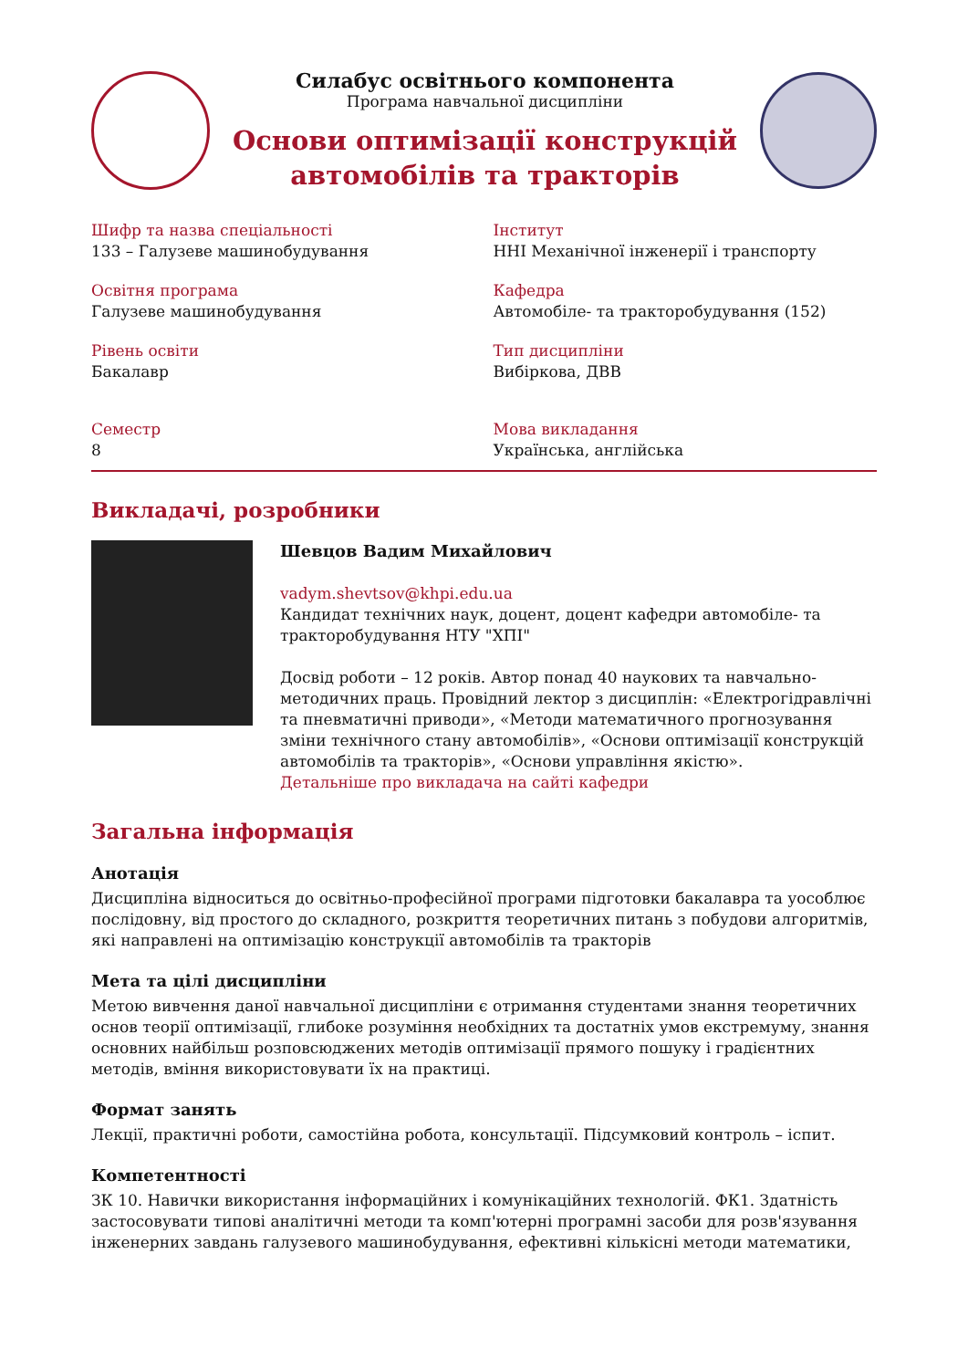Силабус освітнього компонента
Програма навчальної дисципліни
Основи оптимізації конструкцій
автомобілів та тракторів
Шифр та назва спеціальності
133 – Галузеве машинобудування
Інститут
ННІ Механічної інженерії і транспорту
Освітня програма
Галузеве машинобудування
Кафедра
Автомобіле- та тракторобудування (152)
Рівень освіти
Бакалавр
Тип дисципліни
Вибіркова, ДВВ
Семестр
8
Мова викладання
Українська, англійська
Викладачі, розробники
Шевцов Вадим Михайлович
vadym.shevtsov@khpi.edu.ua
Кандидат технічних наук, доцент, доцент кафедри автомобіле- та тракторобудування НТУ "ХПІ"
Досвід роботи – 12 років. Автор понад 40 наукових та навчально-методичних праць. Провідний лектор з дисциплін: «Електрогідравлічні та пневматичні приводи», «Методи математичного прогнозування зміни технічного стану автомобілів», «Основи оптимізації конструкцій автомобілів та тракторів», «Основи управління якістю».
Детальніше про викладача на сайті кафедри
Загальна інформація
Анотація
Дисципліна відноситься до освітньо-професійної програми підготовки бакалавра та уособлює послідовну, від простого до складного, розкриття теоретичних питань з побудови алгоритмів, які направлені на оптимізацію конструкції автомобілів та тракторів
Мета та цілі дисципліни
Метою вивчення даної навчальної дисципліни є отримання студентами знання теоретичних основ теорії оптимізації, глибоке розуміння необхідних та достатніх умов екстремуму, знання основних найбільш розповсюджених методів оптимізації прямого пошуку і градієнтних методів, вміння використовувати їх на практиці.
Формат занять
Лекції, практичні роботи, самостійна робота, консультації. Підсумковий контроль – іспит.
Компетентності
ЗК 10. Навички використання інформаційних і комунікаційних технологій. ФК1. Здатність застосовувати типові аналітичні методи та комп'ютерні програмні засоби для розв'язування інженерних завдань галузевого машинобудування, ефективні кількісні методи математики,